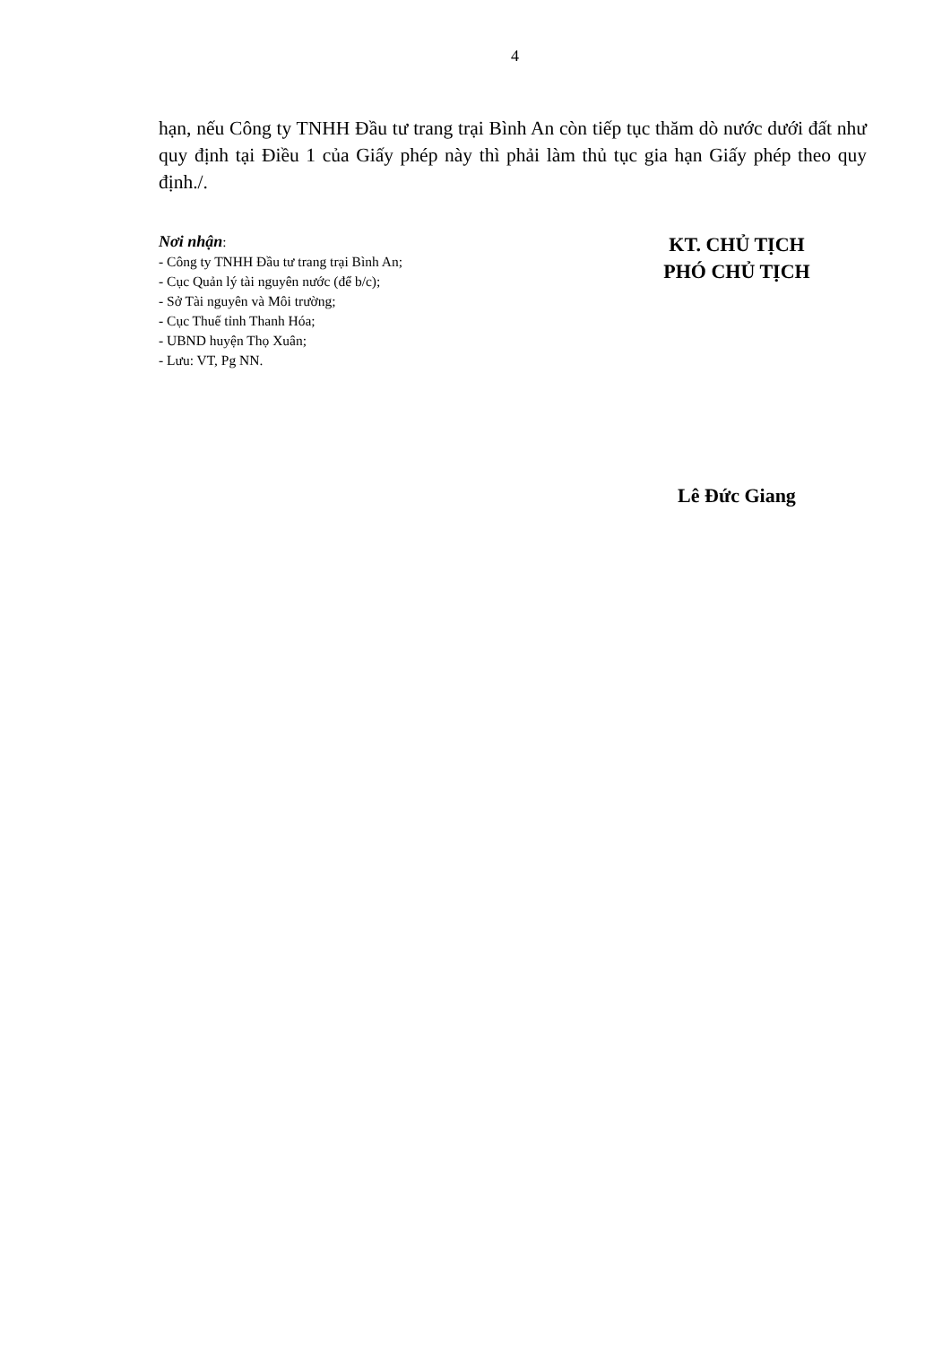4
hạn, nếu Công ty TNHH Đầu tư trang trại Bình An còn tiếp tục thăm dò nước dưới đất như quy định tại Điều 1 của Giấy phép này thì phải làm thủ tục gia hạn Giấy phép theo quy định./.
Nơi nhận:
- Công ty TNHH Đầu tư trang trại Bình An;
- Cục Quản lý tài nguyên nước (để b/c);
- Sở Tài nguyên và Môi trường;
- Cục Thuế tỉnh Thanh Hóa;
- UBND huyện Thọ Xuân;
- Lưu: VT, Pg NN.
KT. CHỦ TỊCH
PHÓ CHỦ TỊCH
Lê Đức Giang